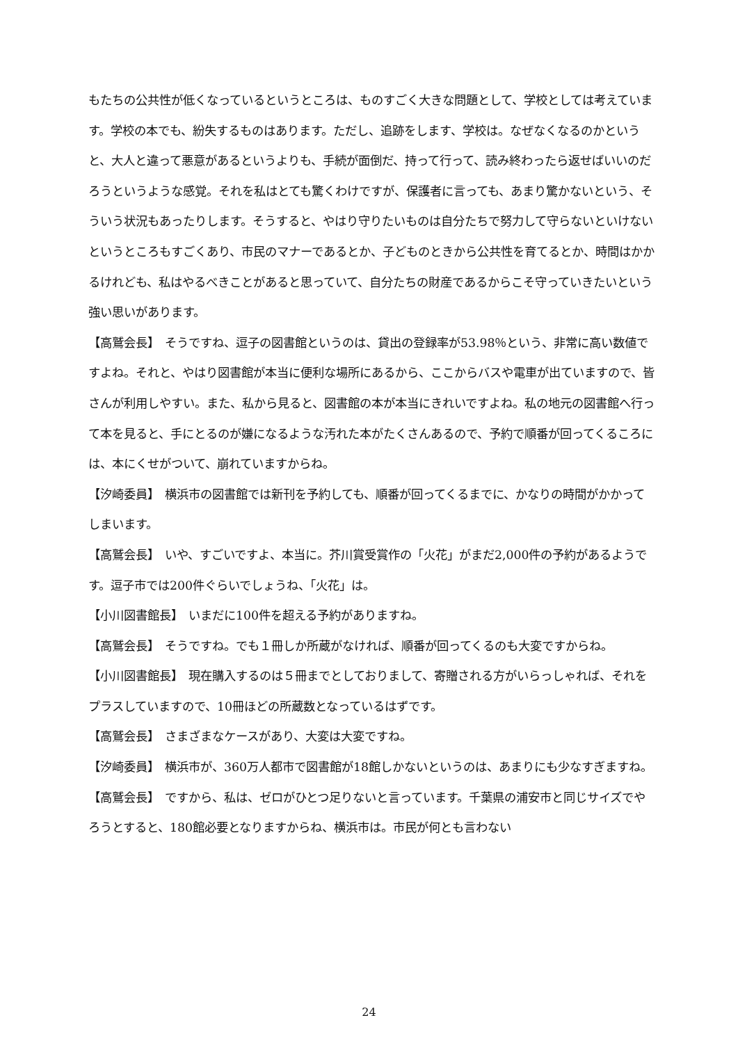もたちの公共性が低くなっているというところは、ものすごく大きな問題として、学校としては考えています。学校の本でも、紛失するものはあります。ただし、追跡をします、学校は。なぜなくなるのかというと、大人と違って悪意があるというよりも、手続が面倒だ、持って行って、読み終わったら返せばいいのだろうというような感覚。それを私はとても驚くわけですが、保護者に言っても、あまり驚かないという、そういう状況もあったりします。そうすると、やはり守りたいものは自分たちで努力して守らないといけないというところもすごくあり、市民のマナーであるとか、子どものときから公共性を育てるとか、時間はかかるけれども、私はやるべきことがあると思っていて、自分たちの財産であるからこそ守っていきたいという強い思いがあります。
【高鷲会長】　そうですね、逗子の図書館というのは、貸出の登録率が53.98％という、非常に高い数値ですよね。それと、やはり図書館が本当に便利な場所にあるから、ここからバスや電車が出ていますので、皆さんが利用しやすい。また、私から見ると、図書館の本が本当にきれいですよね。私の地元の図書館へ行って本を見ると、手にとるのが嫌になるような汚れた本がたくさんあるので、予約で順番が回ってくるころには、本にくせがついて、崩れていますからね。
【汐崎委員】　横浜市の図書館では新刊を予約しても、順番が回ってくるまでに、かなりの時間がかかってしまいます。
【高鷲会長】　いや、すごいですよ、本当に。芥川賞受賞作の「火花」がまだ2,000件の予約があるようです。逗子市では200件ぐらいでしょうね、「火花」は。
【小川図書館長】　いまだに100件を超える予約がありますね。
【高鷲会長】　そうですね。でも１冊しか所蔵がなければ、順番が回ってくるのも大変ですからね。
【小川図書館長】　現在購入するのは５冊までとしておりまして、寄贈される方がいらっしゃれば、それをプラスしていますので、10冊ほどの所蔵数となっているはずです。
【高鷲会長】　さまざまなケースがあり、大変は大変ですね。
【汐崎委員】　横浜市が、360万人都市で図書館が18館しかないというのは、あまりにも少なすぎますね。
【高鷲会長】　ですから、私は、ゼロがひとつ足りないと言っています。千葉県の浦安市と同じサイズでやろうとすると、180館必要となりますからね、横浜市は。市民が何とも言わない
24